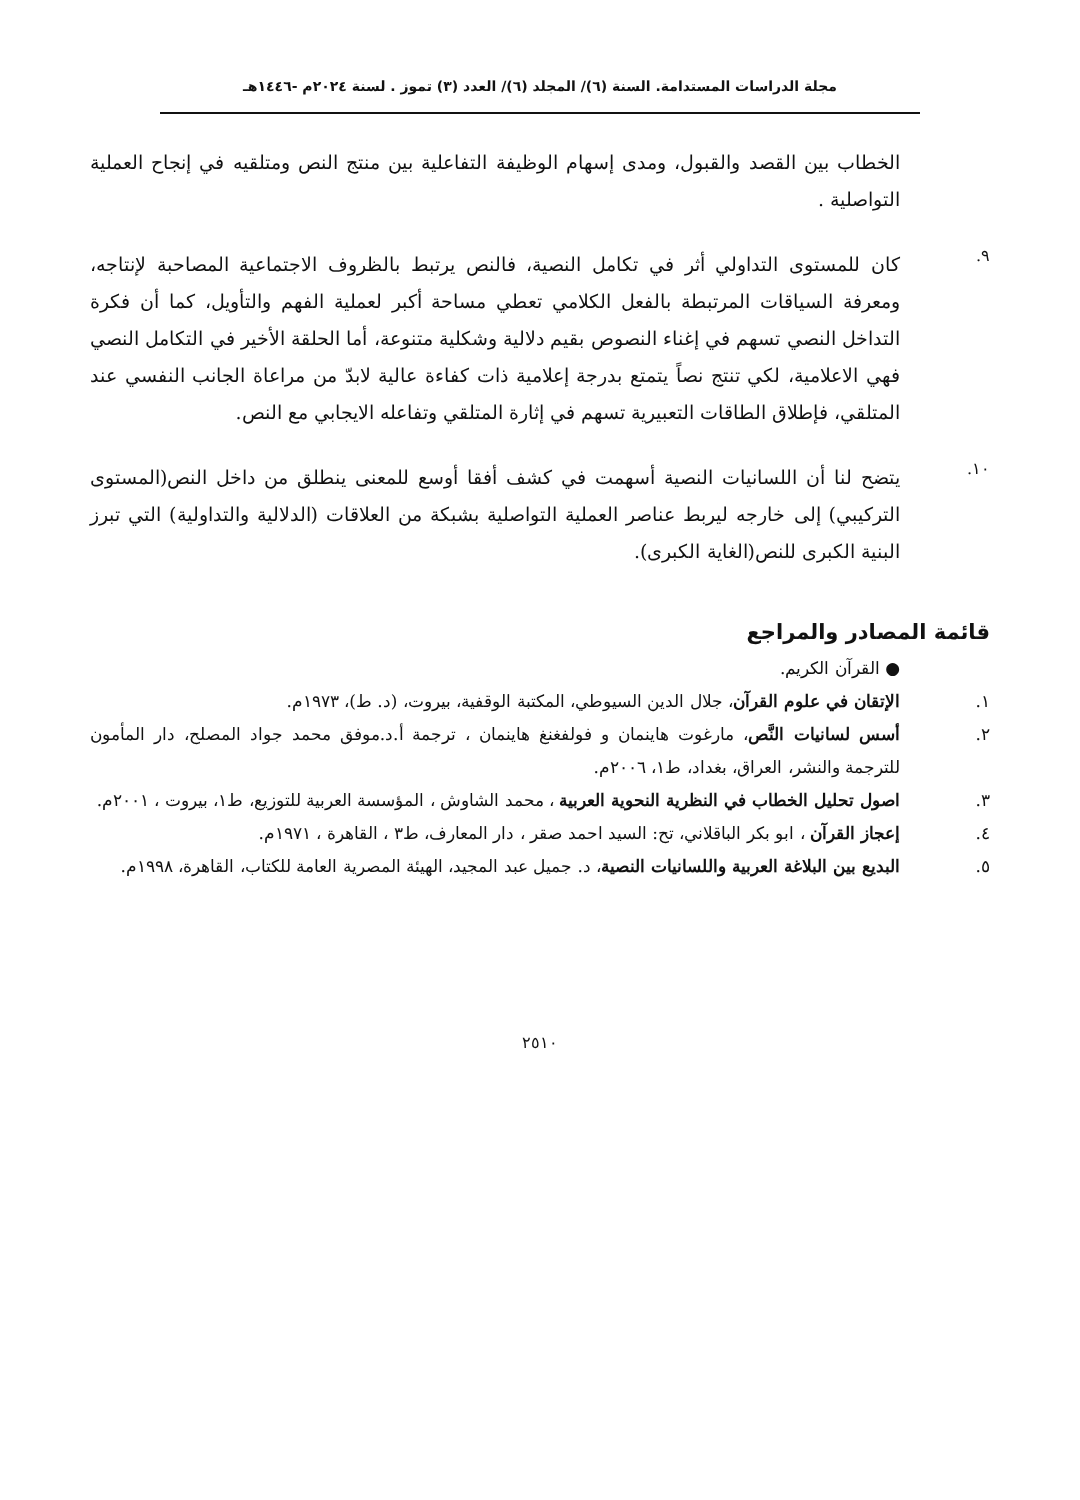مجلة الدراسات المستدامة. السنة (٦)/ المجلد (٦)/ العدد (٣) تموز . لسنة ٢٠٢٤م -١٤٤٦هـ
الخطاب بين القصد والقبول، ومدى إسهام الوظيفة التفاعلية بين منتج النص ومتلقيه في إنجاح العملية التواصلية .
٩.
كان للمستوى التداولي أثر في تكامل النصية، فالنص يرتبط بالظروف الاجتماعية المصاحبة لإنتاجه، ومعرفة السياقات المرتبطة بالفعل الكلامي تعطي مساحة أكبر لعملية الفهم والتأويل، كما أن فكرة التداخل النصي تسهم في إغناء النصوص بقيم دلالية وشكلية متنوعة، أما الحلقة الأخير في التكامل النصي فهي الاعلامية، لكي تنتج نصاً يتمتع بدرجة إعلامية ذات كفاءة عالية لابدّ من مراعاة الجانب النفسي عند المتلقي، فإطلاق الطاقات التعبيرية تسهم في إثارة المتلقي وتفاعله الايجابي مع النص.
١٠.
يتضح لنا أن اللسانيات النصية أسهمت في كشف أفقا أوسع للمعنى ينطلق من داخل النص(المستوى التركيبي) إلى خارجه ليربط عناصر العملية التواصلية بشبكة من العلاقات (الدلالية والتداولية) التي تبرز البنية الكبرى للنص(الغاية الكبرى).
قائمة المصادر والمراجع
● القرآن الكريم.
١. الإتقان في علوم القرآن، جلال الدين السيوطي، المكتبة الوقفية، بيروت، (د. ط)، ١٩٧٣م.
٢. أسس لسانيات النَّص، مارغوت هاينمان و فولفغنغ هاينمان ، ترجمة أ.د.موفق محمد جواد المصلح، دار المأمون للترجمة والنشر، العراق، بغداد، ط١، ٢٠٠٦م.
٣. اصول تحليل الخطاب في النظرية النحوية العربية ، محمد الشاوش ، المؤسسة العربية للتوزيع، ط١، بيروت ، ٢٠٠١م.
٤. إعجاز القرآن ، ابو بكر الباقلاني، تح: السيد احمد صقر ، دار المعارف، ط٣ ، القاهرة ، ١٩٧١م.
٥. البديع بين البلاغة العربية واللسانيات النصية، د. جميل عبد المجيد، الهيئة المصرية العامة للكتاب، القاهرة، ١٩٩٨م.
٢٥١٠